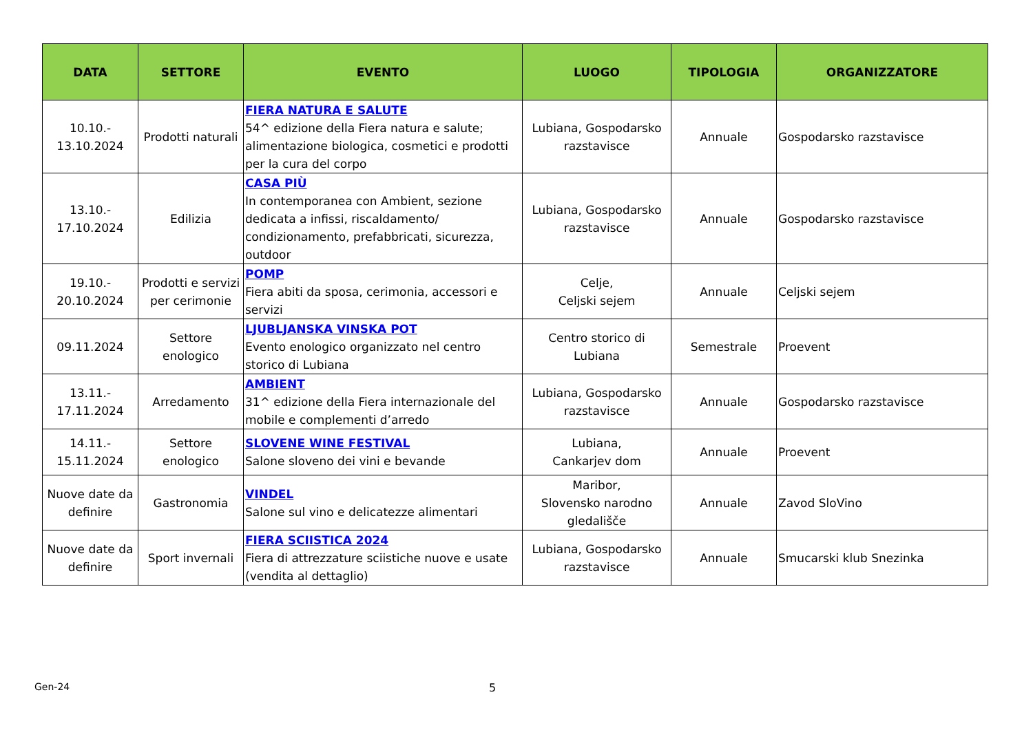| DATA | SETTORE | EVENTO | LUOGO | TIPOLOGIA | ORGANIZZATORE |
| --- | --- | --- | --- | --- | --- |
| 10.10.- 13.10.2024 | Prodotti naturali | FIERA NATURA E SALUTE 54^ edizione della Fiera natura e salute; alimentazione biologica, cosmetici e prodotti per la cura del corpo | Lubiana, Gospodarsko razstavisce | Annuale | Gospodarsko razstavisce |
| 13.10.- 17.10.2024 | Edilizia | CASA PIÙ In contemporanea con Ambient, sezione dedicata a infissi, riscaldamento/ condizionamento, prefabbricati, sicurezza, outdoor | Lubiana, Gospodarsko razstavisce | Annuale | Gospodarsko razstavisce |
| 19.10.- 20.10.2024 | Prodotti e servizi per cerimonie | POMP Fiera abiti da sposa, cerimonia, accessori e servizi | Celje, Celjski sejem | Annuale | Celjski sejem |
| 09.11.2024 | Settore enologico | LJUBLJANSKA VINSKA POT Evento enologico organizzato nel centro storico di Lubiana | Centro storico di Lubiana | Semestrale | Proevent |
| 13.11.- 17.11.2024 | Arredamento | AMBIENT 31^ edizione della Fiera internazionale del mobile e complementi d’arredo | Lubiana, Gospodarsko razstavisce | Annuale | Gospodarsko razstavisce |
| 14.11.- 15.11.2024 | Settore enologico | SLOVENE WINE FESTIVAL Salone sloveno dei vini e bevande | Lubiana, Cankarjev dom | Annuale | Proevent |
| Nuove date da definire | Gastronomia | VINDEL Salone sul vino e delicatezze alimentari | Maribor, Slovensko narodno gledališče | Annuale | Zavod SloVino |
| Nuove date da definire | Sport invernali | FIERA SCIISTICA 2024 Fiera di attrezzature sciistiche nuove e usate (vendita al dettaglio) | Lubiana, Gospodarsko razstavisce | Annuale | Smucarski klub Snezinka |
Gen-24 5